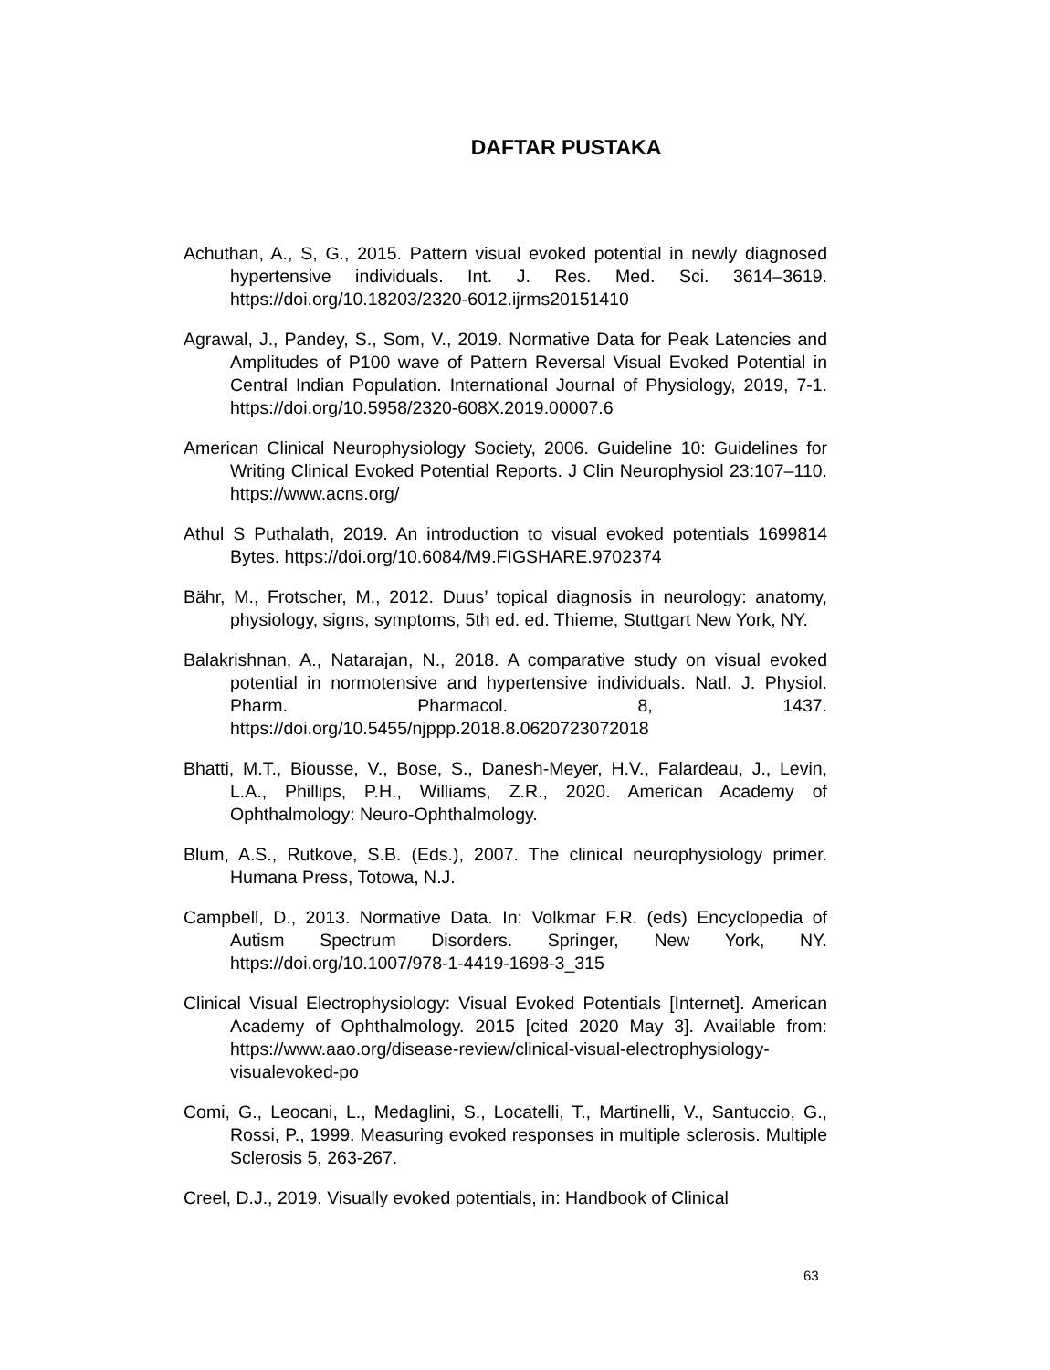DAFTAR PUSTAKA
Achuthan, A., S, G., 2015. Pattern visual evoked potential in newly diagnosed hypertensive individuals. Int. J. Res. Med. Sci. 3614–3619. https://doi.org/10.18203/2320-6012.ijrms20151410
Agrawal, J., Pandey, S., Som, V., 2019. Normative Data for Peak Latencies and Amplitudes of P100 wave of Pattern Reversal Visual Evoked Potential in Central Indian Population. International Journal of Physiology, 2019, 7-1. https://doi.org/10.5958/2320-608X.2019.00007.6
American Clinical Neurophysiology Society, 2006. Guideline 10: Guidelines for Writing Clinical Evoked Potential Reports. J Clin Neurophysiol 23:107–110. https://www.acns.org/
Athul S Puthalath, 2019. An introduction to visual evoked potentials 1699814 Bytes. https://doi.org/10.6084/M9.FIGSHARE.9702374
Bähr, M., Frotscher, M., 2012. Duus’ topical diagnosis in neurology: anatomy, physiology, signs, symptoms, 5th ed. ed. Thieme, Stuttgart New York, NY.
Balakrishnan, A., Natarajan, N., 2018. A comparative study on visual evoked potential in normotensive and hypertensive individuals. Natl. J. Physiol. Pharm. Pharmacol. 8, 1437. https://doi.org/10.5455/njppp.2018.8.0620723072018
Bhatti, M.T., Biousse, V., Bose, S., Danesh-Meyer, H.V., Falardeau, J., Levin, L.A., Phillips, P.H., Williams, Z.R., 2020. American Academy of Ophthalmology: Neuro-Ophthalmology.
Blum, A.S., Rutkove, S.B. (Eds.), 2007. The clinical neurophysiology primer. Humana Press, Totowa, N.J.
Campbell, D., 2013. Normative Data. In: Volkmar F.R. (eds) Encyclopedia of Autism Spectrum Disorders. Springer, New York, NY. https://doi.org/10.1007/978-1-4419-1698-3_315
Clinical Visual Electrophysiology: Visual Evoked Potentials [Internet]. American Academy of Ophthalmology. 2015 [cited 2020 May 3]. Available from: https://www.aao.org/disease-review/clinical-visual-electrophysiology-visualevoked-po
Comi, G., Leocani, L., Medaglini, S., Locatelli, T., Martinelli, V., Santuccio, G., Rossi, P., 1999. Measuring evoked responses in multiple sclerosis. Multiple Sclerosis 5, 263-267.
Creel, D.J., 2019. Visually evoked potentials, in: Handbook of Clinical
63